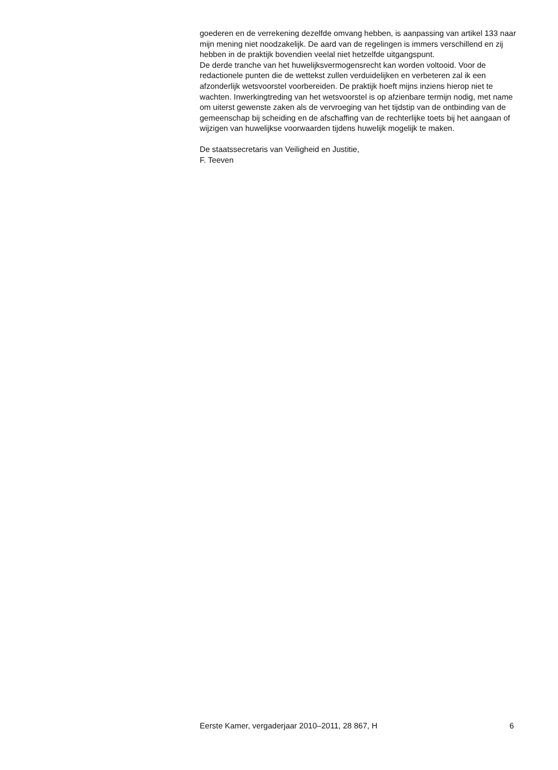goederen en de verrekening dezelfde omvang hebben, is aanpassing van artikel 133 naar mijn mening niet noodzakelijk. De aard van de regelingen is immers verschillend en zij hebben in de praktijk bovendien veelal niet hetzelfde uitgangspunt.
De derde tranche van het huwelijksvermogensrecht kan worden voltooid. Voor de redactionele punten die de wettekst zullen verduidelijken en verbeteren zal ik een afzonderlijk wetsvoorstel voorbereiden. De praktijk hoeft mijns inziens hierop niet te wachten. Inwerkingtreding van het wetsvoorstel is op afzienbare termijn nodig, met name om uiterst gewenste zaken als de vervroeging van het tijdstip van de ontbinding van de gemeenschap bij scheiding en de afschaffing van de rechterlijke toets bij het aangaan of wijzigen van huwelijkse voorwaarden tijdens huwelijk mogelijk te maken.
De staatssecretaris van Veiligheid en Justitie,
F. Teeven
Eerste Kamer, vergaderjaar 2010–2011, 28 867, H 6